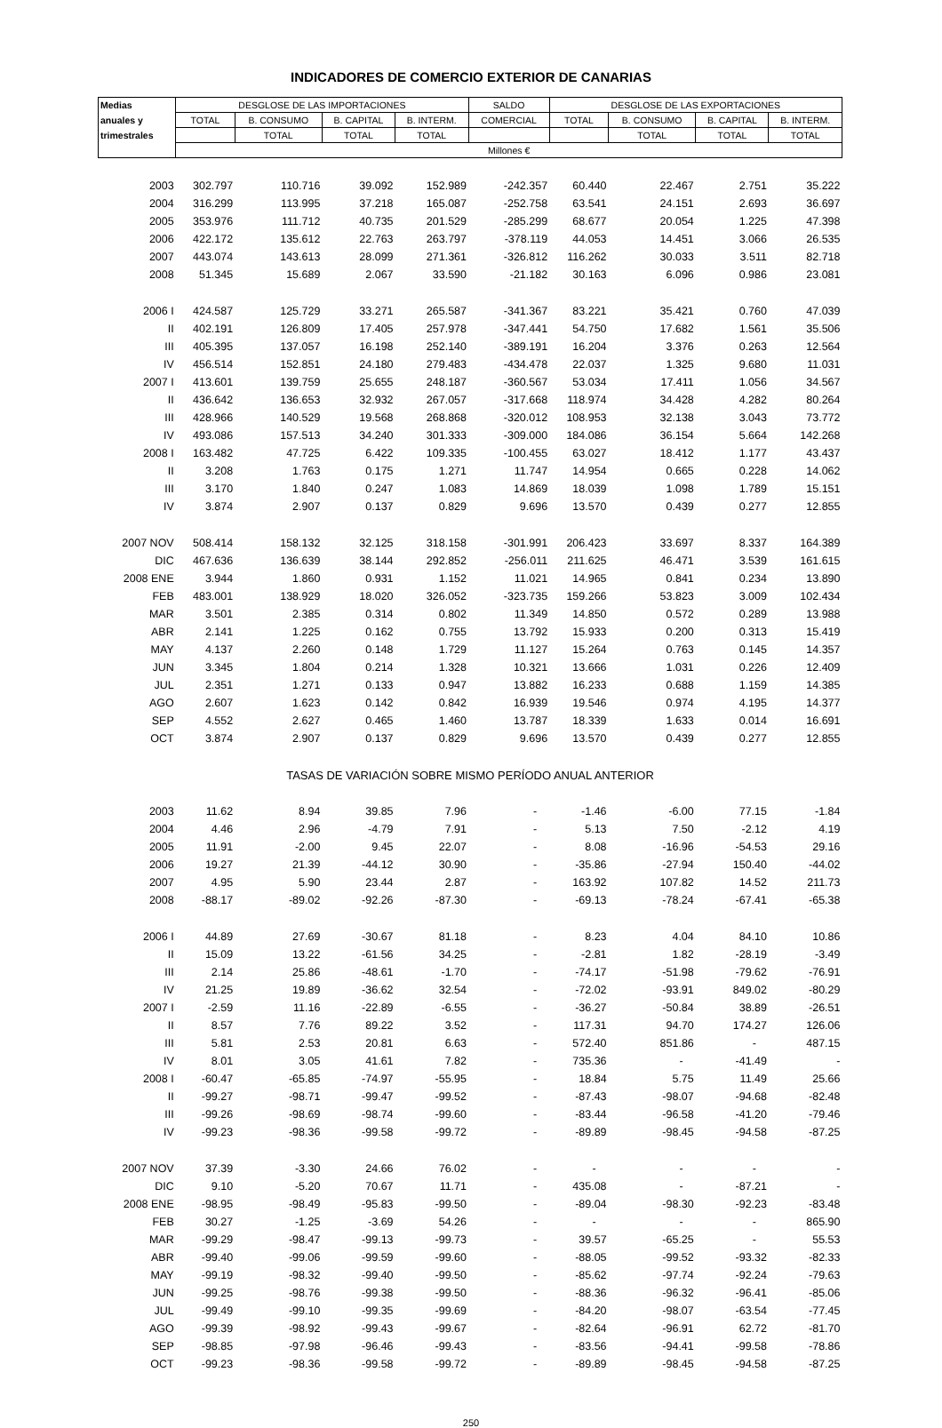INDICADORES DE COMERCIO EXTERIOR DE CANARIAS
| Medias | DESGLOSE DE LAS IMPORTACIONES | | | | SALDO | DESGLOSE DE LAS EXPORTACIONES | | | |
| --- | --- | --- | --- | --- | --- | --- | --- | --- | --- |
| anuales y | TOTAL | B. CONSUMO | B. CAPITAL | B. INTERM. | COMERCIAL | TOTAL | B. CONSUMO | B. CAPITAL | B. INTERM. |
| trimestrales | | TOTAL | TOTAL | TOTAL | | | TOTAL | TOTAL | TOTAL |
| | Millones € | | | | | | | | |
| 2003 | 302.797 | 110.716 | 39.092 | 152.989 | -242.357 | 60.440 | 22.467 | 2.751 | 35.222 |
| 2004 | 316.299 | 113.995 | 37.218 | 165.087 | -252.758 | 63.541 | 24.151 | 2.693 | 36.697 |
| 2005 | 353.976 | 111.712 | 40.735 | 201.529 | -285.299 | 68.677 | 20.054 | 1.225 | 47.398 |
| 2006 | 422.172 | 135.612 | 22.763 | 263.797 | -378.119 | 44.053 | 14.451 | 3.066 | 26.535 |
| 2007 | 443.074 | 143.613 | 28.099 | 271.361 | -326.812 | 116.262 | 30.033 | 3.511 | 82.718 |
| 2008 | 51.345 | 15.689 | 2.067 | 33.590 | -21.182 | 30.163 | 6.096 | 0.986 | 23.081 |
| 2006 I | 424.587 | 125.729 | 33.271 | 265.587 | -341.367 | 83.221 | 35.421 | 0.760 | 47.039 |
| II | 402.191 | 126.809 | 17.405 | 257.978 | -347.441 | 54.750 | 17.682 | 1.561 | 35.506 |
| III | 405.395 | 137.057 | 16.198 | 252.140 | -389.191 | 16.204 | 3.376 | 0.263 | 12.564 |
| IV | 456.514 | 152.851 | 24.180 | 279.483 | -434.478 | 22.037 | 1.325 | 9.680 | 11.031 |
| 2007 I | 413.601 | 139.759 | 25.655 | 248.187 | -360.567 | 53.034 | 17.411 | 1.056 | 34.567 |
| II | 436.642 | 136.653 | 32.932 | 267.057 | -317.668 | 118.974 | 34.428 | 4.282 | 80.264 |
| III | 428.966 | 140.529 | 19.568 | 268.868 | -320.012 | 108.953 | 32.138 | 3.043 | 73.772 |
| IV | 493.086 | 157.513 | 34.240 | 301.333 | -309.000 | 184.086 | 36.154 | 5.664 | 142.268 |
| 2008 I | 163.482 | 47.725 | 6.422 | 109.335 | -100.455 | 63.027 | 18.412 | 1.177 | 43.437 |
| II | 3.208 | 1.763 | 0.175 | 1.271 | 11.747 | 14.954 | 0.665 | 0.228 | 14.062 |
| III | 3.170 | 1.840 | 0.247 | 1.083 | 14.869 | 18.039 | 1.098 | 1.789 | 15.151 |
| IV | 3.874 | 2.907 | 0.137 | 0.829 | 9.696 | 13.570 | 0.439 | 0.277 | 12.855 |
| 2007 NOV | 508.414 | 158.132 | 32.125 | 318.158 | -301.991 | 206.423 | 33.697 | 8.337 | 164.389 |
| DIC | 467.636 | 136.639 | 38.144 | 292.852 | -256.011 | 211.625 | 46.471 | 3.539 | 161.615 |
| 2008 ENE | 3.944 | 1.860 | 0.931 | 1.152 | 11.021 | 14.965 | 0.841 | 0.234 | 13.890 |
| FEB | 483.001 | 138.929 | 18.020 | 326.052 | -323.735 | 159.266 | 53.823 | 3.009 | 102.434 |
| MAR | 3.501 | 2.385 | 0.314 | 0.802 | 11.349 | 14.850 | 0.572 | 0.289 | 13.988 |
| ABR | 2.141 | 1.225 | 0.162 | 0.755 | 13.792 | 15.933 | 0.200 | 0.313 | 15.419 |
| MAY | 4.137 | 2.260 | 0.148 | 1.729 | 11.127 | 15.264 | 0.763 | 0.145 | 14.357 |
| JUN | 3.345 | 1.804 | 0.214 | 1.328 | 10.321 | 13.666 | 1.031 | 0.226 | 12.409 |
| JUL | 2.351 | 1.271 | 0.133 | 0.947 | 13.882 | 16.233 | 0.688 | 1.159 | 14.385 |
| AGO | 2.607 | 1.623 | 0.142 | 0.842 | 16.939 | 19.546 | 0.974 | 4.195 | 14.377 |
| SEP | 4.552 | 2.627 | 0.465 | 1.460 | 13.787 | 18.339 | 1.633 | 0.014 | 16.691 |
| OCT | 3.874 | 2.907 | 0.137 | 0.829 | 9.696 | 13.570 | 0.439 | 0.277 | 12.855 |
| TASAS DE VARIACIÓN SOBRE MISMO PERÍODO ANUAL ANTERIOR | | | | | | | | | |
| 2003 | 11.62 | 8.94 | 39.85 | 7.96 | - | -1.46 | -6.00 | 77.15 | -1.84 |
| 2004 | 4.46 | 2.96 | -4.79 | 7.91 | - | 5.13 | 7.50 | -2.12 | 4.19 |
| 2005 | 11.91 | -2.00 | 9.45 | 22.07 | - | 8.08 | -16.96 | -54.53 | 29.16 |
| 2006 | 19.27 | 21.39 | -44.12 | 30.90 | - | -35.86 | -27.94 | 150.40 | -44.02 |
| 2007 | 4.95 | 5.90 | 23.44 | 2.87 | - | 163.92 | 107.82 | 14.52 | 211.73 |
| 2008 | -88.17 | -89.02 | -92.26 | -87.30 | - | -69.13 | -78.24 | -67.41 | -65.38 |
| 2006 I | 44.89 | 27.69 | -30.67 | 81.18 | - | 8.23 | 4.04 | 84.10 | 10.86 |
| II | 15.09 | 13.22 | -61.56 | 34.25 | - | -2.81 | 1.82 | -28.19 | -3.49 |
| III | 2.14 | 25.86 | -48.61 | -1.70 | - | -74.17 | -51.98 | -79.62 | -76.91 |
| IV | 21.25 | 19.89 | -36.62 | 32.54 | - | -72.02 | -93.91 | 849.02 | -80.29 |
| 2007 I | -2.59 | 11.16 | -22.89 | -6.55 | - | -36.27 | -50.84 | 38.89 | -26.51 |
| II | 8.57 | 7.76 | 89.22 | 3.52 | - | 117.31 | 94.70 | 174.27 | 126.06 |
| III | 5.81 | 2.53 | 20.81 | 6.63 | - | 572.40 | 851.86 | - | 487.15 |
| IV | 8.01 | 3.05 | 41.61 | 7.82 | - | 735.36 | - | -41.49 | - |
| 2008 I | -60.47 | -65.85 | -74.97 | -55.95 | - | 18.84 | 5.75 | 11.49 | 25.66 |
| II | -99.27 | -98.71 | -99.47 | -99.52 | - | -87.43 | -98.07 | -94.68 | -82.48 |
| III | -99.26 | -98.69 | -98.74 | -99.60 | - | -83.44 | -96.58 | -41.20 | -79.46 |
| IV | -99.23 | -98.36 | -99.58 | -99.72 | - | -89.89 | -98.45 | -94.58 | -87.25 |
| 2007 NOV | 37.39 | -3.30 | 24.66 | 76.02 | - | - | - | - | - |
| DIC | 9.10 | -5.20 | 70.67 | 11.71 | - | 435.08 | - | -87.21 | - |
| 2008 ENE | -98.95 | -98.49 | -95.83 | -99.50 | - | -89.04 | -98.30 | -92.23 | -83.48 |
| FEB | 30.27 | -1.25 | -3.69 | 54.26 | - | - | - | - | 865.90 |
| MAR | -99.29 | -98.47 | -99.13 | -99.73 | - | 39.57 | -65.25 | - | 55.53 |
| ABR | -99.40 | -99.06 | -99.59 | -99.60 | - | -88.05 | -99.52 | -93.32 | -82.33 |
| MAY | -99.19 | -98.32 | -99.40 | -99.50 | - | -85.62 | -97.74 | -92.24 | -79.63 |
| JUN | -99.25 | -98.76 | -99.38 | -99.50 | - | -88.36 | -96.32 | -96.41 | -85.06 |
| JUL | -99.49 | -99.10 | -99.35 | -99.69 | - | -84.20 | -98.07 | -63.54 | -77.45 |
| AGO | -99.39 | -98.92 | -99.43 | -99.67 | - | -82.64 | -96.91 | 62.72 | -81.70 |
| SEP | -98.85 | -97.98 | -96.46 | -99.43 | - | -83.56 | -94.41 | -99.58 | -78.86 |
| OCT | -99.23 | -98.36 | -99.58 | -99.72 | - | -89.89 | -98.45 | -94.58 | -87.25 |
250